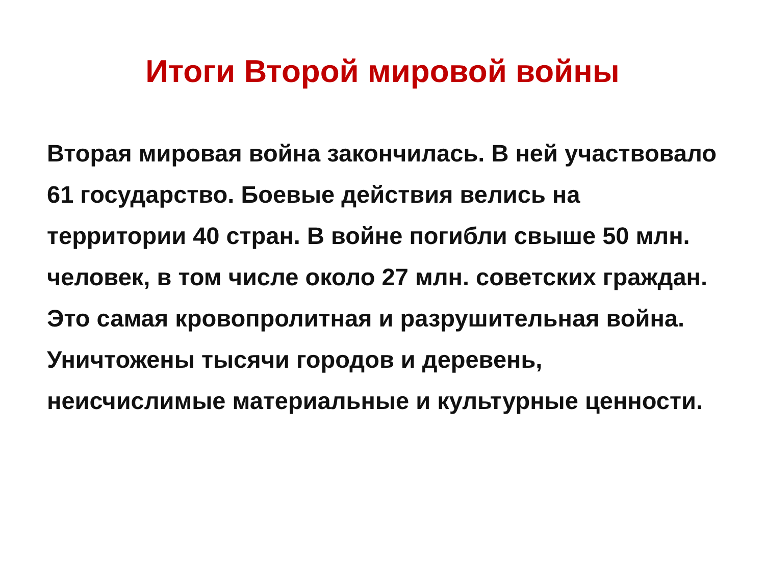Итоги Второй мировой войны
Вторая мировая война закончилась. В ней участвовало 61 государство. Боевые действия велись на территории 40 стран. В войне погибли свыше 50 млн. человек, в том числе около 27 млн. советских граждан. Это самая кровопролитная и разрушительная война. Уничтожены тысячи городов и деревень, неисчислимые материальные и культурные ценности.